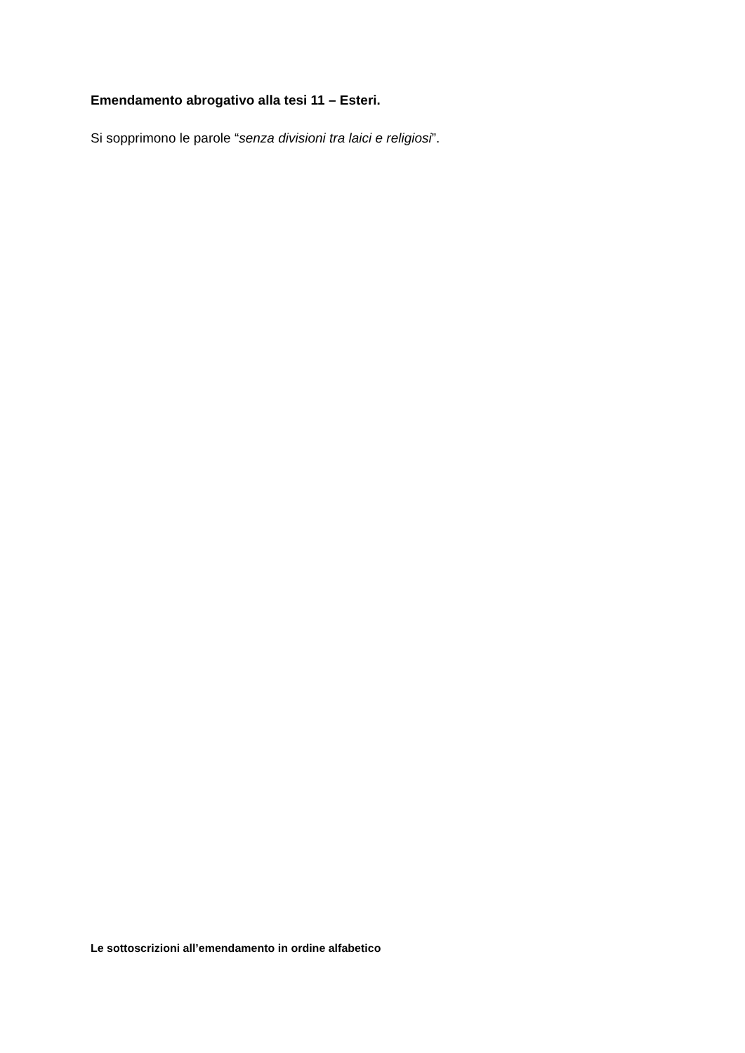Emendamento abrogativo alla tesi 11 – Esteri.
Si sopprimono le parole “senza divisioni tra laici e religiosi”.
Le sottoscrizioni all’emendamento in ordine alfabetico